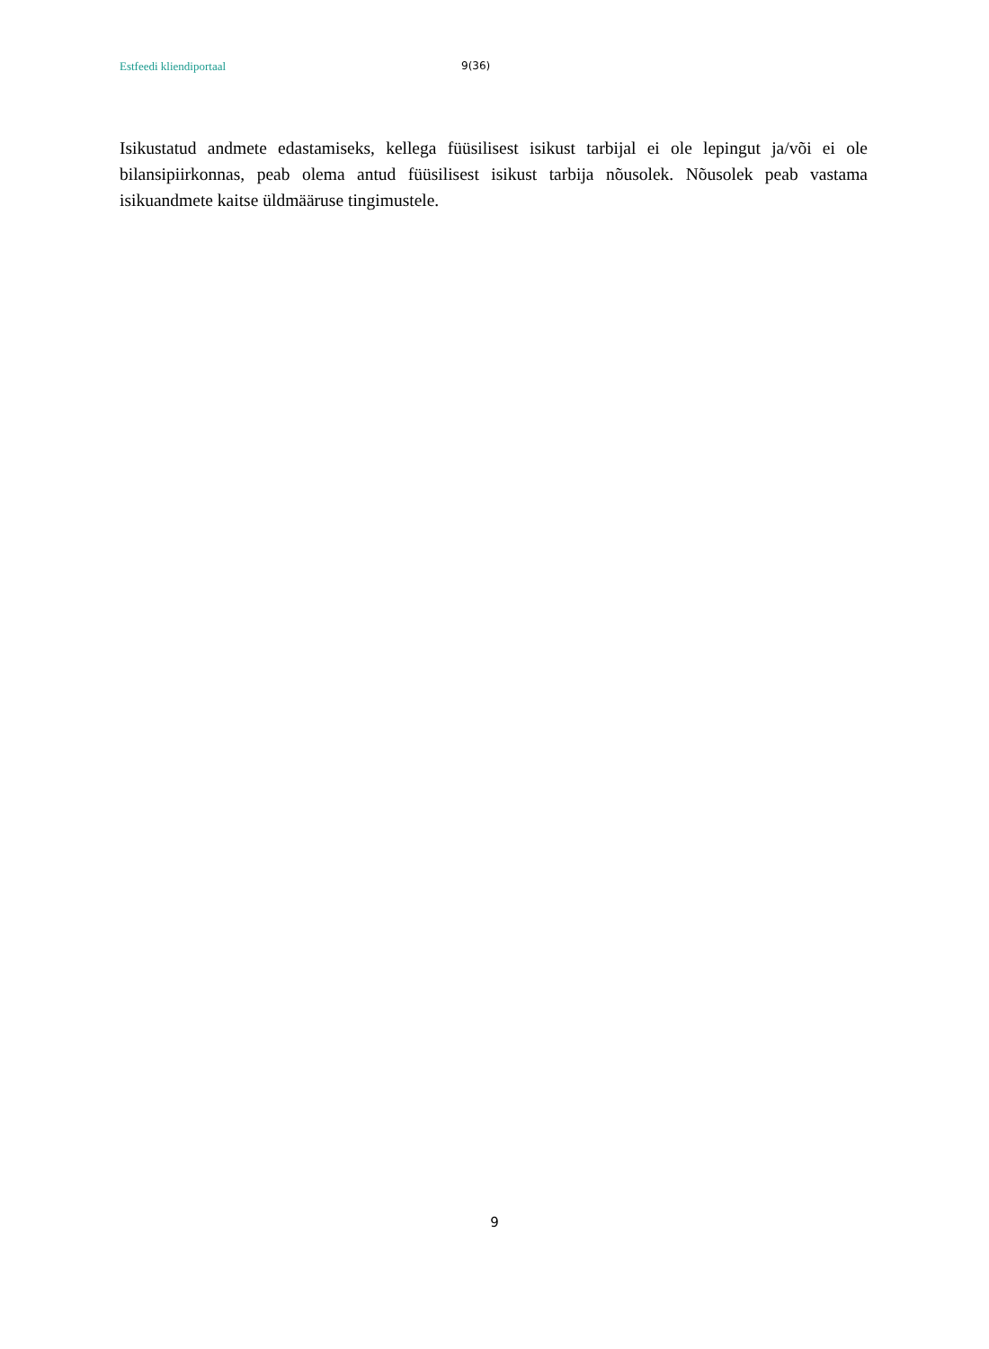Estfeedi kliendiportaal 9(36)
Isikustatud andmete edastamiseks, kellega füüsilisest isikust tarbijal ei ole lepingut ja/või ei ole bilansipiirkonnas, peab olema antud füüsilisest isikust tarbija nõusolek. Nõusolek peab vastama isikuandmete kaitse üldmääruse tingimustele.
9